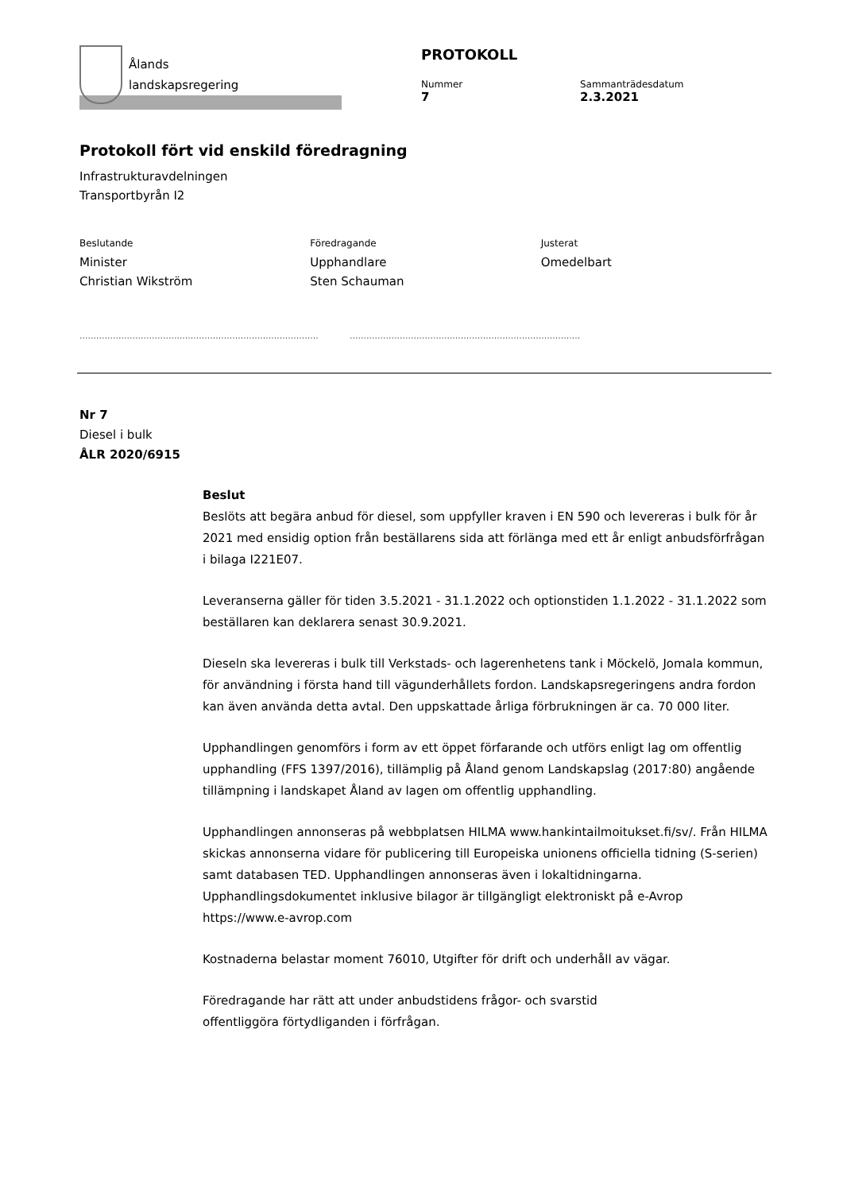Ålands
landskapsregering
PROTOKOLL
Nummer
7
Sammanträdesdatum
2.3.2021
Protokoll fört vid enskild föredragning
Infrastrukturavdelningen
Transportbyrån I2
Beslutande
Minister
Christian Wikström
Föredragande
Upphandlare
Sten Schauman
Justerat
Omedelbart
.........................................................................................................................................................................
Nr 7
Diesel i bulk
ÅLR 2020/6915
Beslut
Beslöts att begära anbud för diesel, som uppfyller kraven i EN 590 och levereras i bulk för år 2021 med ensidig option från beställarens sida att förlänga med ett år enligt anbudsförfrågan i bilaga I221E07.
Leveranserna gäller för tiden 3.5.2021 - 31.1.2022 och optionstiden 1.1.2022 - 31.1.2022 som beställaren kan deklarera senast 30.9.2021.
Dieseln ska levereras i bulk till Verkstads- och lagerenhetens tank i Möckelö, Jomala kommun, för användning i första hand till vägunderhållets fordon. Landskapsregeringens andra fordon kan även använda detta avtal. Den uppskattade årliga förbrukningen är ca. 70 000 liter.
Upphandlingen genomförs i form av ett öppet förfarande och utförs enligt lag om offentlig upphandling (FFS 1397/2016), tillämplig på Åland genom Landskapslag (2017:80) angående tillämpning i landskapet Åland av lagen om offentlig upphandling.
Upphandlingen annonseras på webbplatsen HILMA www.hankintailmoitukset.fi/sv/. Från HILMA skickas annonserna vidare för publicering till Europeiska unionens officiella tidning (S-serien) samt databasen TED. Upphandlingen annonseras även i lokaltidningarna. Upphandlingsdokumentet inklusive bilagor är tillgängligt elektroniskt på e-Avrop https://www.e-avrop.com
Kostnaderna belastar moment 76010, Utgifter för drift och underhåll av vägar.
Föredragande har rätt att under anbudstidens frågor- och svarstid
offentliggöra förtydliganden i förfrågan.